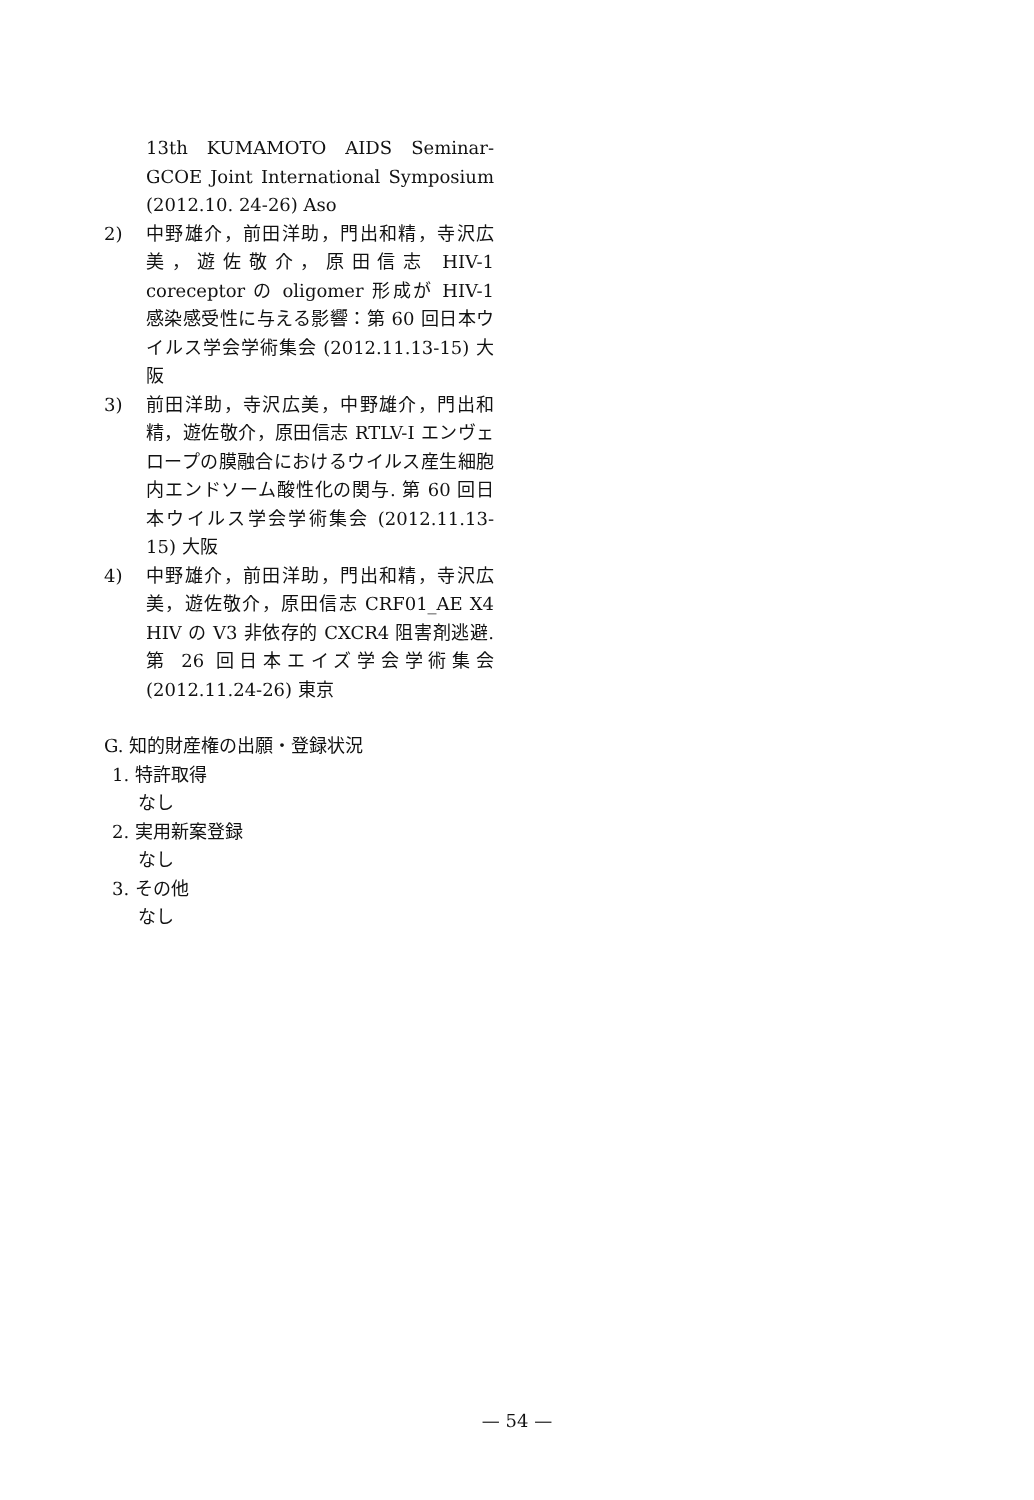13th KUMAMOTO AIDS Seminar-GCOE Joint International Symposium (2012.10. 24-26) Aso
2) 中野雄介，前田洋助，門出和精，寺沢広美，遊佐敬介，原田信志 HIV-1 coreceptor の oligomer 形成が HIV-1 感染感受性に与える影響：第 60 回日本ウイルス学会学術集会 (2012.11.13-15) 大阪
3) 前田洋助，寺沢広美，中野雄介，門出和精，遊佐敬介，原田信志 RTLV-I エンヴェロープの膜融合におけるウイルス産生細胞内エンドソーム酸性化の関与. 第 60 回日本ウイルス学会学術集会 (2012.11.13-15) 大阪
4) 中野雄介，前田洋助，門出和精，寺沢広美，遊佐敬介，原田信志 CRF01_AE X4 HIV の V3 非依存的 CXCR4 阻害剤逃避. 第 26 回日本エイズ学会学術集会 (2012.11.24-26) 東京
G. 知的財産権の出願・登録状況
1. 特許取得
なし
2. 実用新案登録
なし
3. その他
なし
— 54 —